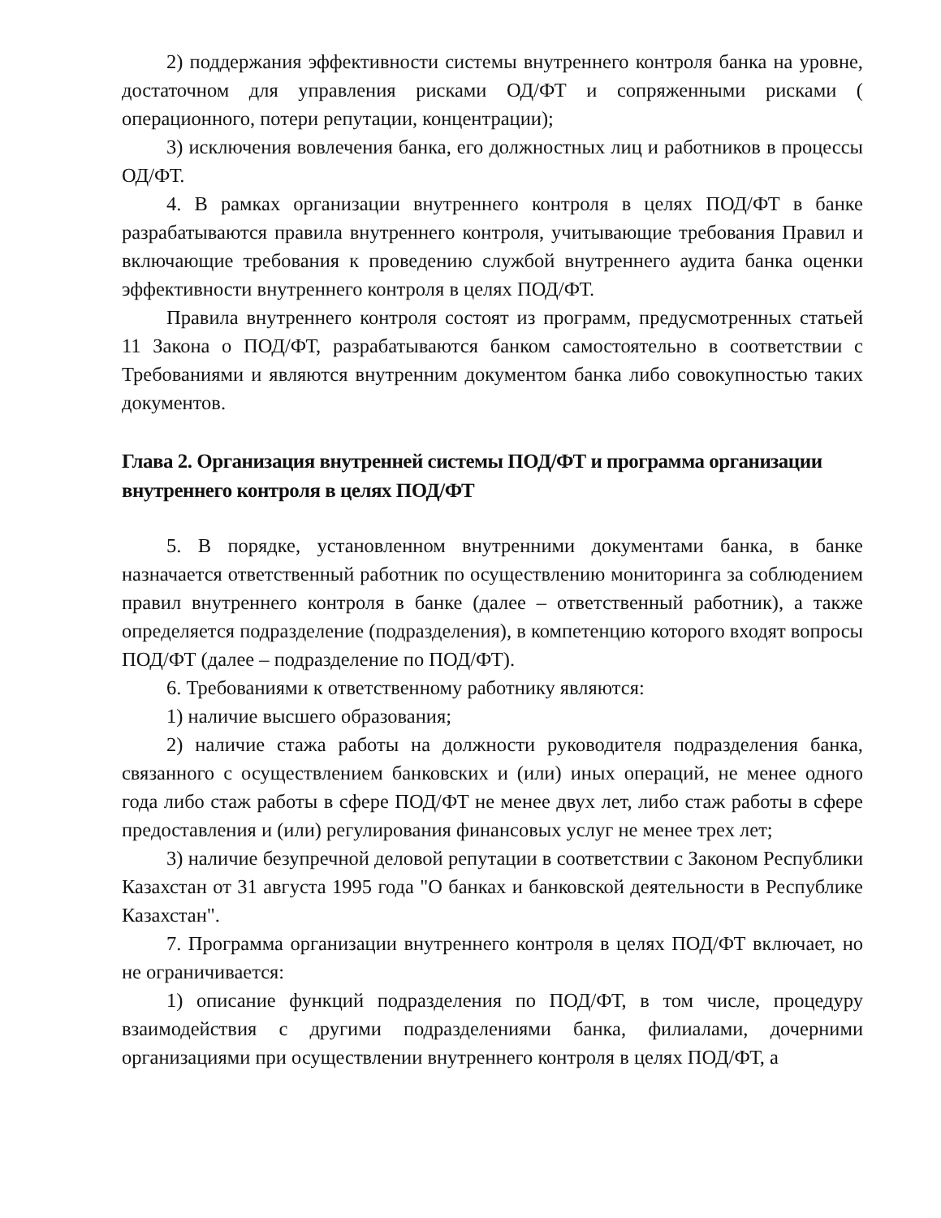2) поддержания эффективности системы внутреннего контроля банка на уровне, достаточном для управления рисками ОД/ФТ и сопряженными рисками ( операционного, потери репутации, концентрации);
3) исключения вовлечения банка, его должностных лиц и работников в процессы ОД/ФТ.
4. В рамках организации внутреннего контроля в целях ПОД/ФТ в банке разрабатываются правила внутреннего контроля, учитывающие требования Правил и включающие требования к проведению службой внутреннего аудита банка оценки эффективности внутреннего контроля в целях ПОД/ФТ.
Правила внутреннего контроля состоят из программ, предусмотренных статьей 11 Закона о ПОД/ФТ, разрабатываются банком самостоятельно в соответствии с Требованиями и являются внутренним документом банка либо совокупностью таких документов.
Глава 2. Организация внутренней системы ПОД/ФТ и программа организации внутреннего контроля в целях ПОД/ФТ
5. В порядке, установленном внутренними документами банка, в банке назначается ответственный работник по осуществлению мониторинга за соблюдением правил внутреннего контроля в банке (далее – ответственный работник), а также определяется подразделение (подразделения), в компетенцию которого входят вопросы ПОД/ФТ (далее – подразделение по ПОД/ФТ).
6. Требованиями к ответственному работнику являются:
1) наличие высшего образования;
2) наличие стажа работы на должности руководителя подразделения банка, связанного с осуществлением банковских и (или) иных операций, не менее одного года либо стаж работы в сфере ПОД/ФТ не менее двух лет, либо стаж работы в сфере предоставления и (или) регулирования финансовых услуг не менее трех лет;
3) наличие безупречной деловой репутации в соответствии с Законом Республики Казахстан от 31 августа 1995 года "О банках и банковской деятельности в Республике Казахстан".
7. Программа организации внутреннего контроля в целях ПОД/ФТ включает, но не ограничивается:
1) описание функций подразделения по ПОД/ФТ, в том числе, процедуру взаимодействия с другими подразделениями банка, филиалами, дочерними организациями при осуществлении внутреннего контроля в целях ПОД/ФТ, а